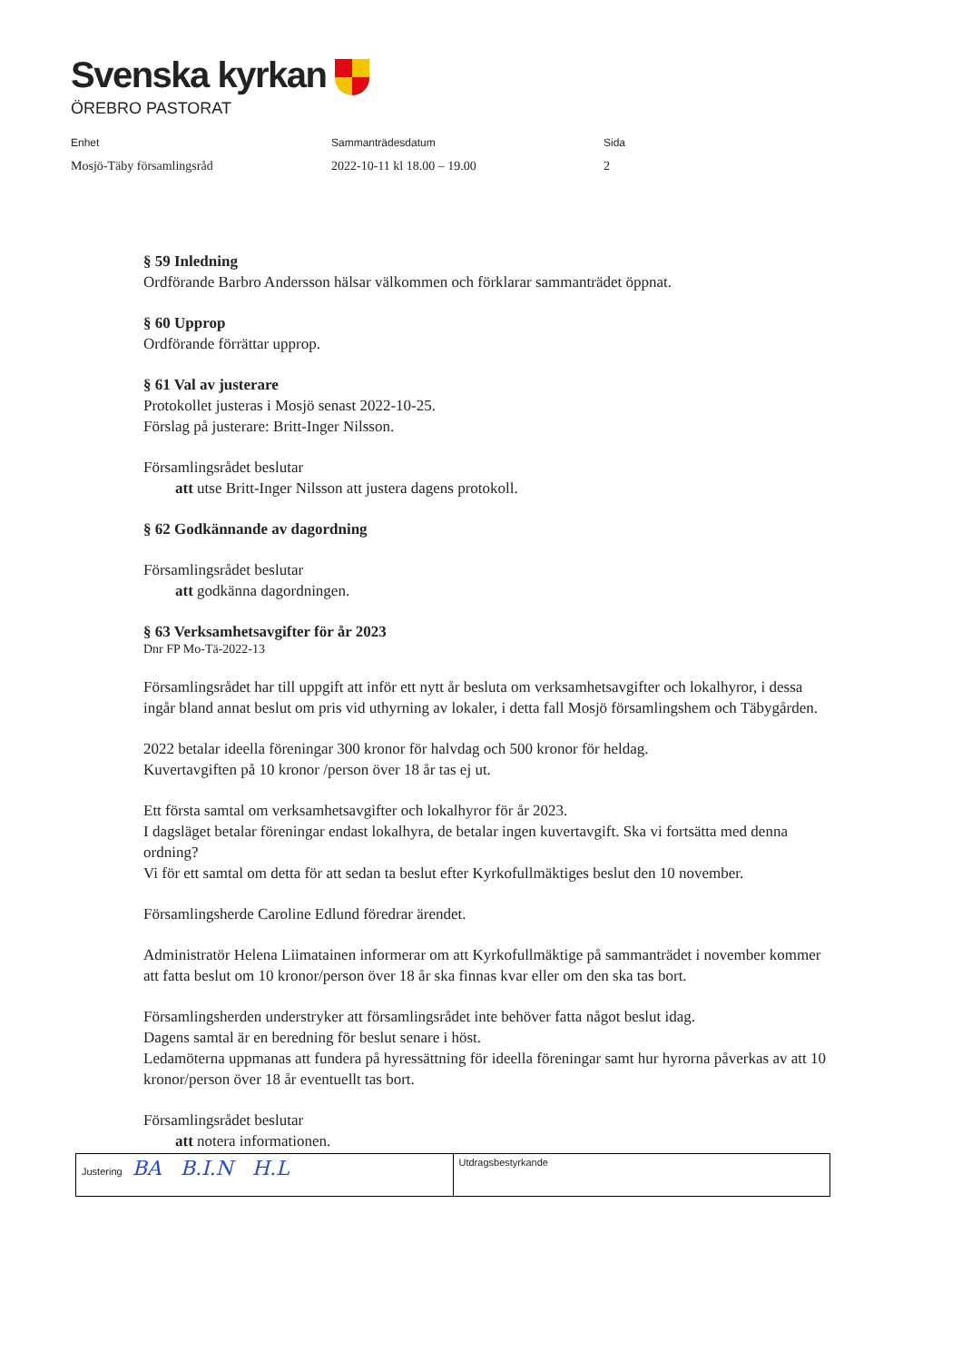Svenska kyrkan
ÖREBRO PASTORAT
Enhet
Mosjö-Täby församlingsråd
Sammanträdesdatum
2022-10-11 kl 18.00 – 19.00
Sida
2
§ 59 Inledning
Ordförande Barbro Andersson hälsar välkommen och förklarar sammanträdet öppnat.
§ 60 Upprop
Ordförande förrättar upprop.
§ 61 Val av justerare
Protokollet justeras i Mosjö senast 2022-10-25.
Förslag på justerare: Britt-Inger Nilsson.
Församlingsrådet beslutar
att utse Britt-Inger Nilsson att justera dagens protokoll.
§ 62 Godkännande av dagordning
Församlingsrådet beslutar
att godkänna dagordningen.
§ 63 Verksamhetsavgifter för år 2023
Dnr FP Mo-Tä-2022-13
Församlingsrådet har till uppgift att inför ett nytt år besluta om verksamhetsavgifter och lokalhyror, i dessa ingår bland annat beslut om pris vid uthyrning av lokaler, i detta fall Mosjö församlingshem och Täbygården.
2022 betalar ideella föreningar 300 kronor för halvdag och 500 kronor för heldag.
Kuvertavgiften på 10 kronor /person över 18 år tas ej ut.
Ett första samtal om verksamhetsavgifter och lokalhyror för år 2023.
I dagsläget betalar föreningar endast lokalhyra, de betalar ingen kuvertavgift. Ska vi fortsätta med denna ordning?
Vi för ett samtal om detta för att sedan ta beslut efter Kyrkofullmäktiges beslut den 10 november.
Församlingsherde Caroline Edlund föredrar ärendet.
Administratör Helena Liimatainen informerar om att Kyrkofullmäktige på sammanträdet i november kommer att fatta beslut om 10 kronor/person över 18 år ska finnas kvar eller om den ska tas bort.
Församlingsherden understryker att församlingsrådet inte behöver fatta något beslut idag.
Dagens samtal är en beredning för beslut senare i höst.
Ledamöterna uppmanas att fundera på hyressättning för ideella föreningar samt hur hyrorna påverkas av att 10 kronor/person över 18 år eventuellt tas bort.
Församlingsrådet beslutar
att notera informationen.
| Justering BA B.I.N H.L | Utdragsbestyrkande |